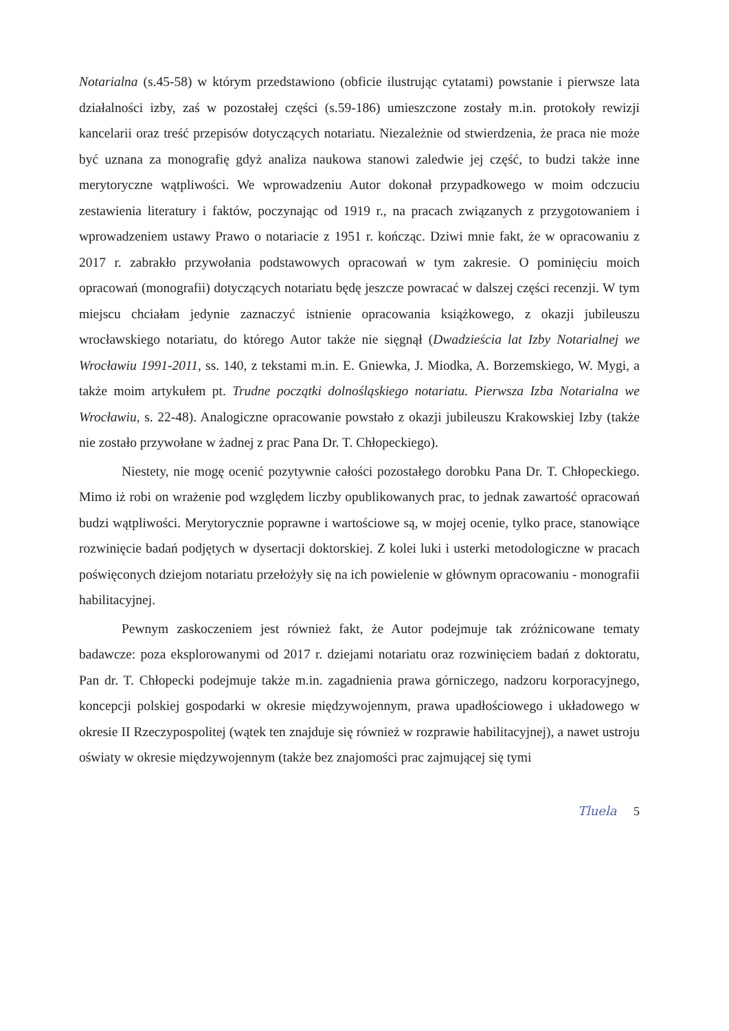Notarialna (s.45-58) w którym przedstawiono (obficie ilustrując cytatami) powstanie i pierwsze lata działalności izby, zaś w pozostałej części (s.59-186) umieszczone zostały m.in. protokoły rewizji kancelarii oraz treść przepisów dotyczących notariatu. Niezależnie od stwierdzenia, że praca nie może być uznana za monografię gdyż analiza naukowa stanowi zaledwie jej część, to budzi także inne merytoryczne wątpliwości. We wprowadzeniu Autor dokonał przypadkowego w moim odczuciu zestawienia literatury i faktów, poczynając od 1919 r., na pracach związanych z przygotowaniem i wprowadzeniem ustawy Prawo o notariacie z 1951 r. kończąc. Dziwi mnie fakt, że w opracowaniu z 2017 r. zabrakło przywołania podstawowych opracowań w tym zakresie. O pominięciu moich opracowań (monografii) dotyczących notariatu będę jeszcze powracać w dalszej części recenzji. W tym miejscu chciałam jedynie zaznaczyć istnienie opracowania książkowego, z okazji jubileuszu wrocławskiego notariatu, do którego Autor także nie sięgnął (Dwadzieścia lat Izby Notarialnej we Wrocławiu 1991-2011, ss. 140, z tekstami m.in. E. Gniewka, J. Miodka, A. Borzemskiego, W. Mygi, a także moim artykułem pt. Trudne początki dolnośląskiego notariatu. Pierwsza Izba Notarialna we Wrocławiu, s. 22-48). Analogiczne opracowanie powstało z okazji jubileuszu Krakowskiej Izby (także nie zostało przywołane w żadnej z prac Pana Dr. T. Chłopeckiego).
Niestety, nie mogę ocenić pozytywnie całości pozostałego dorobku Pana Dr. T. Chłopeckiego. Mimo iż robi on wrażenie pod względem liczby opublikowanych prac, to jednak zawartość opracowań budzi wątpliwości. Merytorycznie poprawne i wartościowe są, w mojej ocenie, tylko prace, stanowiące rozwinięcie badań podjętych w dysertacji doktorskiej. Z kolei luki i usterki metodologiczne w pracach poświęconych dziejom notariatu przełożyły się na ich powielenie w głównym opracowaniu - monografii habilitacyjnej.
Pewnym zaskoczeniem jest również fakt, że Autor podejmuje tak zróżnicowane tematy badawcze: poza eksplorowanymi od 2017 r. dziejami notariatu oraz rozwinięciem badań z doktoratu, Pan dr. T. Chłopecki podejmuje także m.in. zagadnienia prawa górniczego, nadzoru korporacyjnego, koncepcji polskiej gospodarki w okresie międzywojennym, prawa upadłościowego i układowego w okresie II Rzeczypospolitej (wątek ten znajduje się również w rozprawie habilitacyjnej), a nawet ustroju oświaty w okresie międzywojennym (także bez znajomości prac zajmującej się tymi
Tluela 5